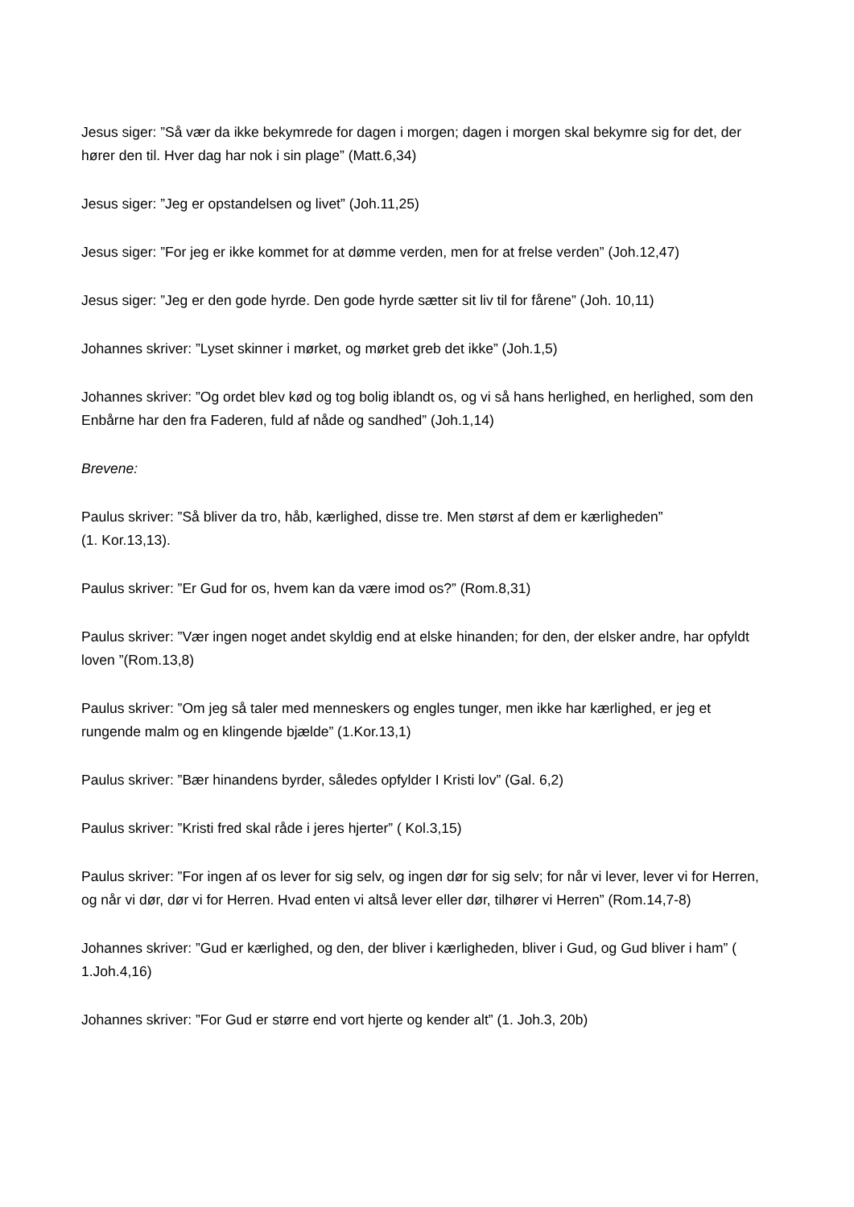Jesus siger: ”Så vær da ikke bekymrede for dagen i morgen; dagen i morgen skal bekymre sig for det, der hører den til. Hver dag har nok i sin plage” (Matt.6,34)
Jesus siger: ”Jeg er opstandelsen og livet” (Joh.11,25)
Jesus siger: ”For jeg er ikke kommet for at dømme verden, men for at frelse verden” (Joh.12,47)
Jesus siger: ”Jeg er den gode hyrde. Den gode hyrde sætter sit liv til for fårene” (Joh. 10,11)
Johannes skriver: ”Lyset skinner i mørket, og mørket greb det ikke” (Joh.1,5)
Johannes skriver: ”Og ordet blev kød og tog bolig iblandt os, og vi så hans herlighed, en herlighed, som den Enbårne har den fra Faderen, fuld af nåde og sandhed” (Joh.1,14)
Brevene:
Paulus skriver: ”Så bliver da tro, håb, kærlighed, disse tre. Men størst af dem er kærligheden”
(1. Kor.13,13).
Paulus skriver: ”Er Gud for os, hvem kan da være imod os?” (Rom.8,31)
Paulus skriver: ”Vær ingen noget andet skyldig end at elske hinanden; for den, der elsker andre, har opfyldt loven ”(Rom.13,8)
Paulus skriver: ”Om jeg så taler med menneskers og engles tunger, men ikke har kærlighed, er jeg et rungende malm og en klingende bjælde” (1.Kor.13,1)
Paulus skriver: ”Bær hinandens byrder, således opfylder I Kristi lov” (Gal. 6,2)
Paulus skriver: ”Kristi fred skal råde i jeres hjerter” ( Kol.3,15)
Paulus skriver: ”For ingen af os lever for sig selv, og ingen dør for sig selv; for når vi lever, lever vi for Herren, og når vi dør, dør vi for Herren. Hvad enten vi altså lever eller dør, tilhører vi Herren” (Rom.14,7-8)
Johannes skriver: ”Gud er kærlighed, og den, der bliver i kærligheden, bliver i Gud, og Gud bliver i ham” ( 1.Joh.4,16)
Johannes skriver: ”For Gud er større end vort hjerte og kender alt” (1. Joh.3, 20b)